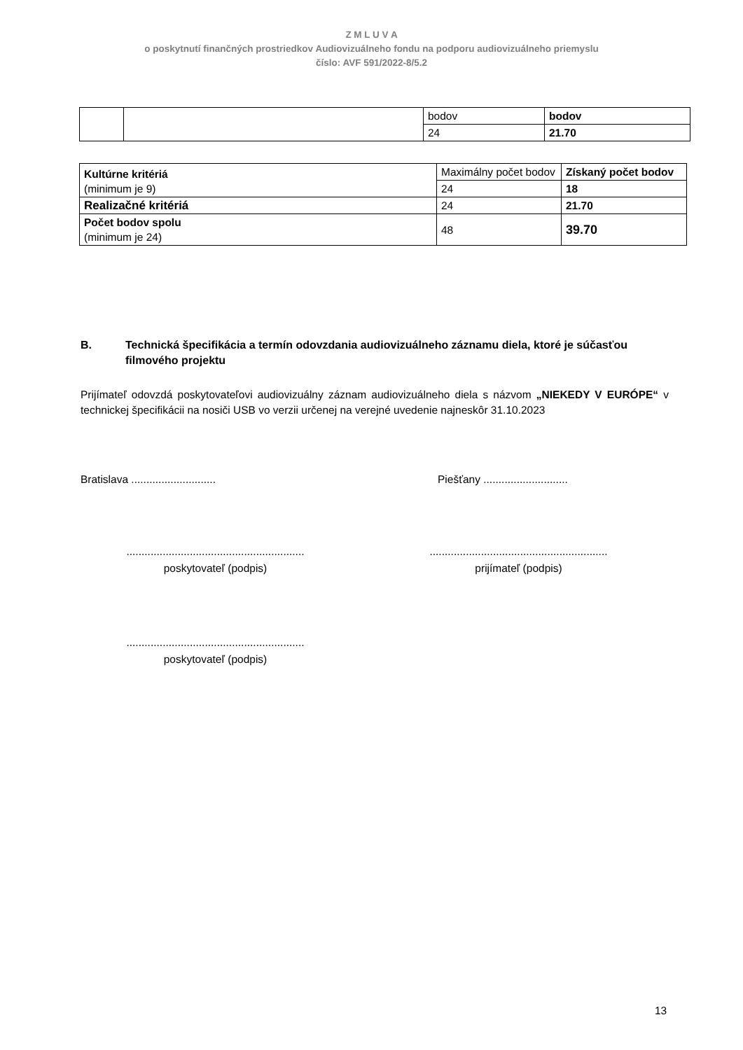Z M L U V A
o poskytnutí finančných prostriedkov Audiovizuálneho fondu na podporu audiovizuálneho priemyslu
číslo: AVF 591/2022-8/5.2
| | | bodov | bodov |
| | | 24 | 21.70 |
| Kultúrne kritériá (minimum je 9) | Maximálny počet bodov | Získaný počet bodov |
| | 24 | 18 |
| Realizačné kritériá | 24 | 21.70 |
| Počet bodov spolu (minimum je 24) | 48 | 39.70 |
B. Technická špecifikácia a termín odovzdania audiovizuálneho záznamu diela, ktoré je súčasťou filmového projektu
Prijímateľ odovzdá poskytovateľovi audiovizuálny záznam audiovizuálneho diela s názvom „NIEKEDY V EURÓPE“ v technickej špecifikácii na nosiči USB vo verzii určenej na verejné uvedenie najneskôr 31.10.2023
Bratislava ............................ Piešťany ............................
...........................................................
poskytovateľ (podpis)
...........................................................
prijímateľ (podpis)
...........................................................
poskytovateľ (podpis)
13